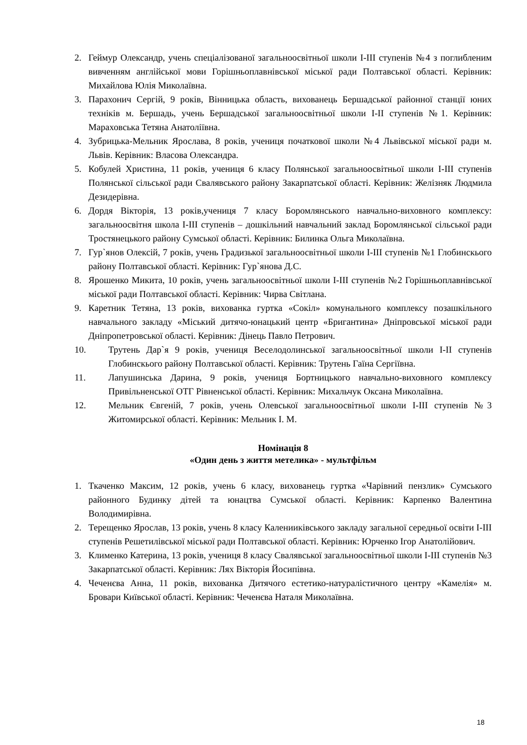2. Геймур Олександр, учень спеціалізованої загальноосвітньої школи І-ІІІ ступенів №4 з поглибленим вивченням англійської мови Горішньоплавнівської міської ради Полтавської області. Керівник: Михайлова Юлія Миколаївна.
3. Парахонич Сергій, 9 років, Вінницька область, вихованець Бершадської районної станції юних техніків м. Бершадь, учень Бершадської загальноосвітньої школи І-ІІ ступенів №1. Керівник: Мараховська Тетяна Анатоліївна.
4. Зубрицька-Мельник Ярослава, 8 років, учениця початкової школи №4 Львівської міської ради м. Львів. Керівник: Власова Олександра.
5. Кобулей Христина, 11 років, учениця 6 класу Полянської загальноосвітньої школи І-ІІІ ступенів Полянської сільської ради Свалявського району Закарпатської області. Керівник: Желізняк Людмила Дезидерівна.
6. Дордя Вікторія, 13 років,учениця 7 класу Боромлянського навчально-виховного комплексу: загальноосвітня школа І-ІІІ ступенів – дошкільний навчальний заклад Боромлянської сільської ради Тростянецького району Сумської області. Керівник: Билинка Ольга Миколаївна.
7. Гур`янов Олексій, 7 років, учень Градизької загальноосвітньої школи І-ІІІ ступенів №1 Глобинскього району Полтавської області. Керівник: Гур`янова Д.С.
8. Ярошенко Микита, 10 років, учень загальноосвітньої школи І-ІІІ ступенів №2 Горішньоплавнівської міської ради Полтавської області. Керівник: Чирва Світлана.
9. Каретник Тетяна, 13 років, вихованка гуртка «Сокіл» комунального комплексу позашкільного навчального закладу «Міський дитячо-юнацький центр «Бригантина» Дніпровської міської ради Дніпропетровської області. Керівник: Дінець Павло Петрович.
10. Трутень Дар`я 9 років, учениця Веселодолинської загальноосвітньої школи І-ІІ ступенів Глобинскього району Полтавської області. Керівник: Трутень Гаїна Сергіївна.
11. Лапушинська Дарина, 9 років, учениця Бортницького навчально-виховного комплексу Привільненської ОТГ Рівненської області. Керівник: Михальчук Оксана Миколаївна.
12. Мельник Євгеній, 7 років, учень Олевської загальноосвітньої школи І-ІІІ ступенів №3 Житомирської області. Керівник: Мельник І. М.
Номінація 8
«Один день з життя метелика» - мультфільм
1. Ткаченко Максим, 12 років, учень 6 класу, вихованець гуртка «Чарівний пензлик» Сумського районного Будинку дітей та юнацтва Сумської області. Керівник: Карпенко Валентина Володимирівна.
2. Терещенко Ярослав, 13 років, учень 8 класу Каленииківського закладу загальної середньої освіти І-ІІІ ступенів Решетилівської міської ради Полтавської області. Керівник: Юрченко Ігор Анатолійович.
3. Клименко Катерина, 13 років, учениця 8 класу Свалявської загальноосвітньої школи І-ІІІ ступенів №3 Закарпатської області. Керівник: Лях Вікторія Йосипівна.
4. Чеченєва Анна, 11 років, вихованка Дитячого естетико-натуралістичного центру «Камелія» м. Бровари Київської області. Керівник: Чеченєва Наталя Миколаївна.
18